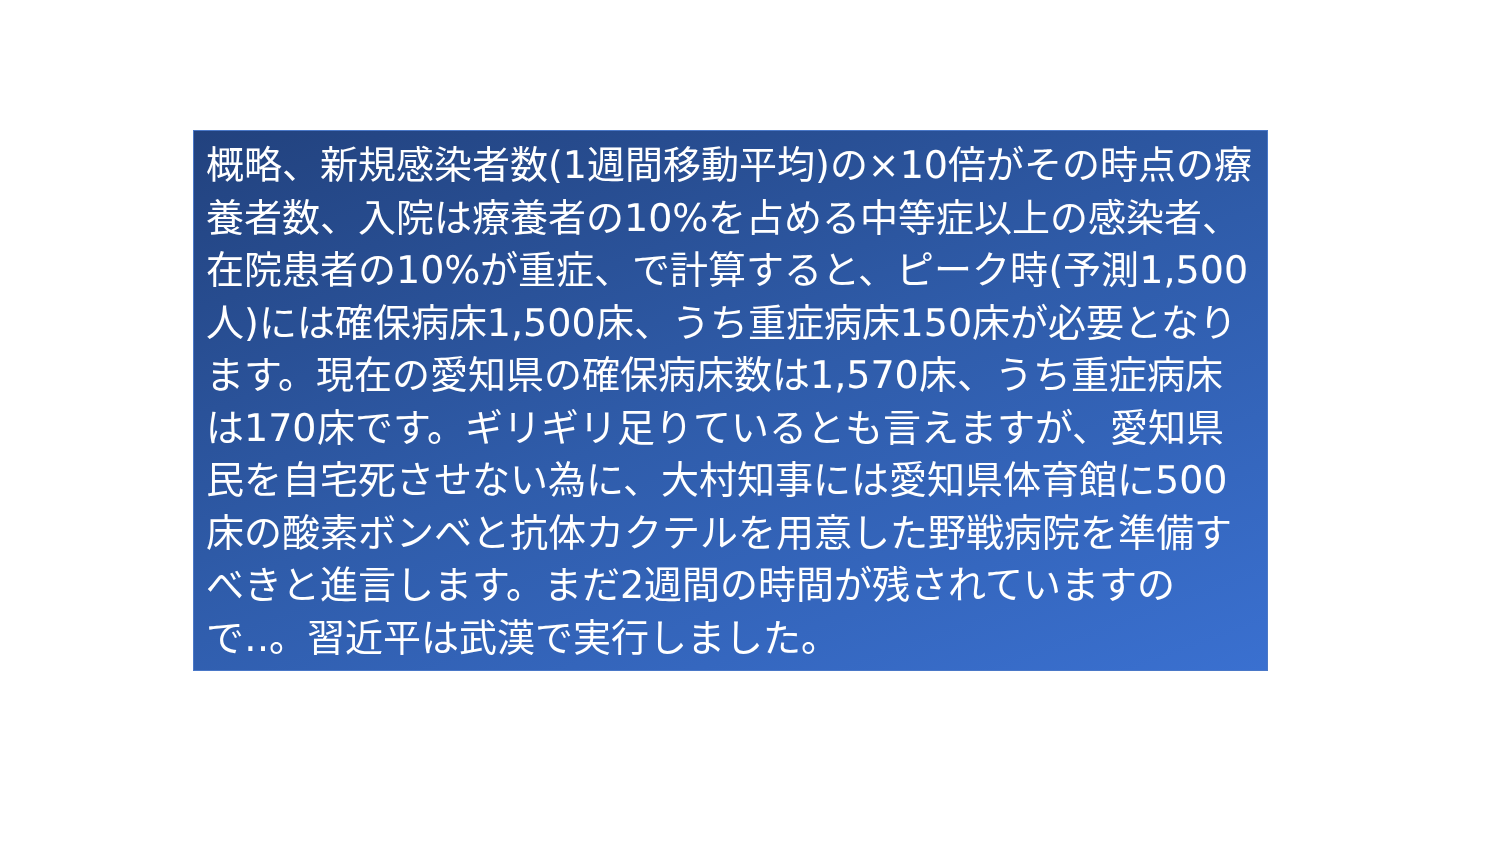概略、新規感染者数(1週間移動平均)の×10倍がその時点の療養者数、入院は療養者の10%を占める中等症以上の感染者、在院患者の10%が重症、で計算すると、ピーク時(予測1,500人)には確保病床1,500床、うち重症病床150床が必要となります。現在の愛知県の確保病床数は1,570床、うち重症病床は170床です。ギリギリ足りているとも言えますが、愛知県民を自宅死させない為に、大村知事には愛知県体育館に500床の酸素ボンベと抗体カクテルを用意した野戦病院を準備すべきと進言します。まだ2週間の時間が残されていますので‥。習近平は武漢で実行しました。